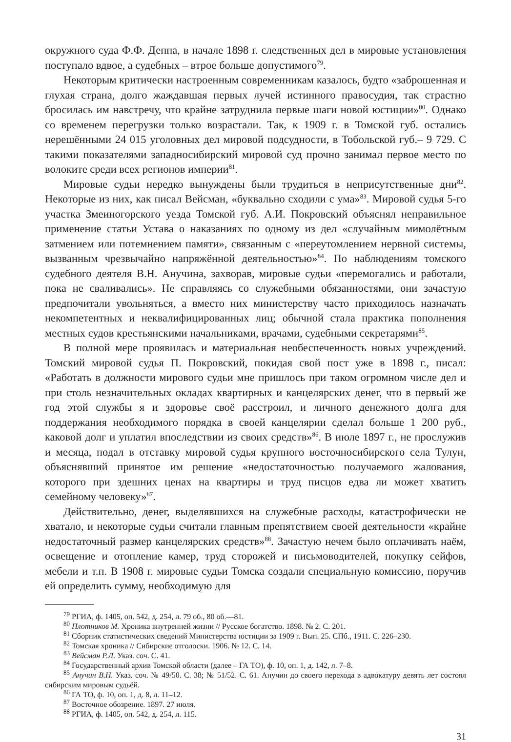окружного суда Ф.Ф. Деппа, в начале 1898 г. следственных дел в мировые установления поступало вдвое, а судебных – втрое больше допустимого<sup>79</sup>.
Некоторым критически настроенным современникам казалось, будто «заброшенная и глухая страна, долго жаждавшая первых лучей истинного правосудия, так страстно бросилась им навстречу, что крайне затруднила первые шаги новой юстиции»<sup>80</sup>. Однако со временем перегрузки только возрастали. Так, к 1909 г. в Томской губ. остались нерешёнными 24 015 уголовных дел мировой подсудности, в Тобольской губ.– 9 729. С такими показателями западносибирский мировой суд прочно занимал первое место по волоките среди всех регионов империи<sup>81</sup>.
Мировые судьи нередко вынуждены были трудиться в неприсутственные дни<sup>82</sup>. Некоторые из них, как писал Вейсман, «буквально сходили с ума»<sup>83</sup>. Мировой судья 5-го участка Змеиногорского уезда Томской губ. А.И. Покровский объяснял неправильное применение статьи Устава о наказаниях по одному из дел «случайным мимолётным затмением или потемнением памяти», связанным с «переутомлением нервной системы, вызванным чрезвычайно напряжённой деятельностью»<sup>84</sup>. По наблюдениям томского судебного деятеля В.Н. Анучина, захворав, мировые судьи «перемогались и работали, пока не сваливались». Не справляясь со служебными обязанностями, они зачастую предпочитали увольняться, а вместо них министерству часто приходилось назначать некомпетентных и неквалифицированных лиц; обычной стала практика пополнения местных судов крестьянскими начальниками, врачами, судебными секретарями<sup>85</sup>.
В полной мере проявилась и материальная необеспеченность новых учреждений. Томский мировой судья П. Покровский, покидая свой пост уже в 1898 г., писал: «Работать в должности мирового судьи мне пришлось при таком огромном числе дел и при столь незначительных окладах квартирных и канцелярских денег, что в первый же год этой службы я и здоровье своё расстроил, и личного денежного долга для поддержания необходимого порядка в своей канцелярии сделал больше 1 200 руб., каковой долг и уплатил впоследствии из своих средств»<sup>86</sup>. В июле 1897 г., не прослужив и месяца, подал в отставку мировой судья крупного восточносибирского села Тулун, объяснявший принятое им решение «недостаточностью получаемого жалования, которого при здешних ценах на квартиры и труд писцов едва ли может хватить семейному человеку»<sup>87</sup>.
Действительно, денег, выделявшихся на служебные расходы, катастрофически не хватало, и некоторые судьи считали главным препятствием своей деятельности «крайне недостаточный размер канцелярских средств»<sup>88</sup>. Зачастую нечем было оплачивать наём, освещение и отопление камер, труд сторожей и письмоводителей, покупку сейфов, мебели и т.п. В 1908 г. мировые судьи Томска создали специальную комиссию, поручив ей определить сумму, необходимую для
<sup>79</sup> РГИА, ф. 1405, оп. 542, д. 254, л. 79 об., 80 об.—81.
<sup>80</sup> Плотников М. Хроника внутренней жизни // Русское богатство. 1898. № 2. С. 201.
<sup>81</sup> Сборник статистических сведений Министерства юстиции за 1909 г. Вып. 25. СПб., 1911. С. 226–230.
<sup>82</sup> Томская хроника // Сибирские отголоски. 1906. № 12. С. 14.
<sup>83</sup> Вейсман Р.Л. Указ. соч. С. 41.
<sup>84</sup> Государственный архив Томской области (далее – ГА ТО), ф. 10, оп. 1, д. 142, л. 7–8.
<sup>85</sup> Анучин В.Н. Указ. соч. № 49/50. С. 38; № 51/52. С. 61. Анучин до своего перехода в адвокатуру девять лет состоял сибирским мировым судьёй.
<sup>86</sup> ГА ТО, ф. 10, оп. 1, д. 8, л. 11–12.
<sup>87</sup> Восточное обозрение. 1897. 27 июля.
<sup>88</sup> РГИА, ф. 1405, оп. 542, д. 254, л. 115.
31